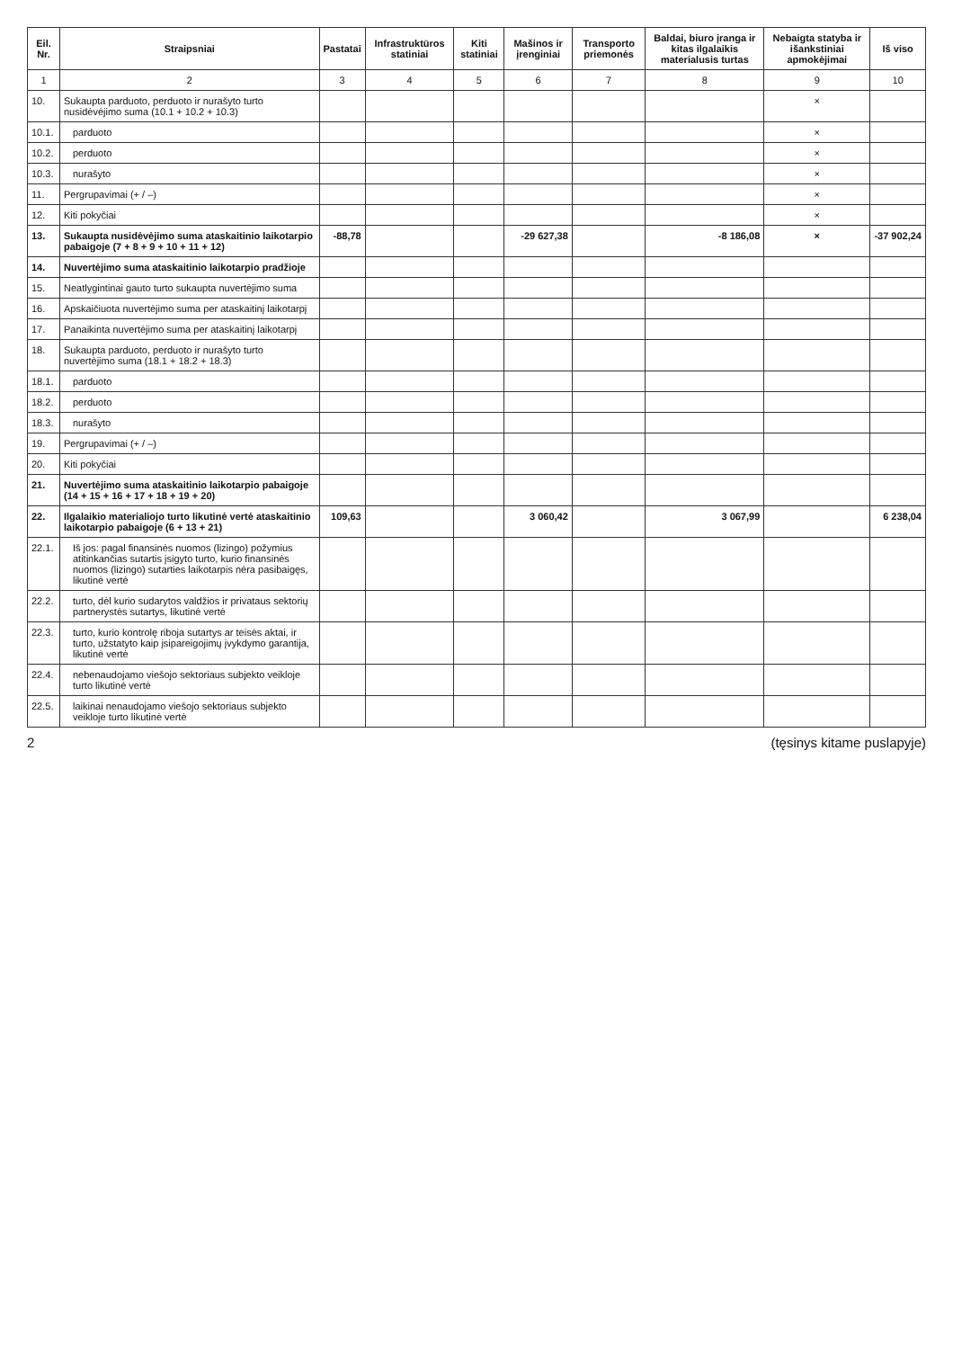| Eil. Nr. | Straipsniai | Pastatai | Infrastruktūros statiniai | Kiti statiniai | Mašinos ir įrenginiai | Transporto priemonės | Baldai, biuro įranga ir kitas ilgalaikis materialusis turtas | Nebaigta statyba ir išankstiniai apmokėjimai | Iš viso |
| --- | --- | --- | --- | --- | --- | --- | --- | --- | --- |
| 1 | 2 | 3 | 4 | 5 | 6 | 7 | 8 | 9 | 10 |
| 10. | Sukaupta parduoto, perduoto ir nurašyto turto nusidėvėjimo suma (10.1 + 10.2 + 10.3) | | | | | | | × | |
| 10.1. | parduoto | | | | | | | × | |
| 10.2. | perduoto | | | | | | | × | |
| 10.3. | nurašyto | | | | | | | × | |
| 11. | Pergrupavimai (+ / –) | | | | | | | × | |
| 12. | Kiti pokyčiai | | | | | | | × | |
| 13. | Sukaupta nusidėvėjimo suma ataskaitinio laikotarpio pabaigoje (7 + 8 + 9 + 10 + 11 + 12) | -88,78 | | | -29 627,38 | | -8 186,08 | × | -37 902,24 |
| 14. | Nuvertėjimo suma ataskaitinio laikotarpio pradžioje | | | | | | | | |
| 15. | Neatlygintinai gauto turto sukaupta nuvertėjimo suma | | | | | | | | |
| 16. | Apskaičiuota nuvertėjimo suma per ataskaitinį laikotarpį | | | | | | | | |
| 17. | Panaikinta nuvertėjimo suma per ataskaitinį laikotarpį | | | | | | | | |
| 18. | Sukaupta parduoto, perduoto ir nurašyto turto nuvertėjimo suma (18.1 + 18.2 + 18.3) | | | | | | | | |
| 18.1. | parduoto | | | | | | | | |
| 18.2. | perduoto | | | | | | | | |
| 18.3. | nurašyto | | | | | | | | |
| 19. | Pergrupavimai (+ / –) | | | | | | | | |
| 20. | Kiti pokyčiai | | | | | | | | |
| 21. | Nuvertėjimo suma ataskaitinio laikotarpio pabaigoje (14 + 15 + 16 + 17 + 18 + 19 + 20) | | | | | | | | |
| 22. | Ilgalaikio materialiojo turto likutinė vertė ataskaitinio laikotarpio pabaigoje (6 + 13 + 21) | 109,63 | | | 3 060,42 | | 3 067,99 | | 6 238,04 |
| 22.1. | Iš jos: pagal finansinės nuomos (lizingo) požymius atitinkančias sutartis įsigyto turto, kurio finansinės nuomos (lizingo) sutarties laikotarpis nėra pasibaigęs, likutinė vertė | | | | | | | | |
| 22.2. | turto, dėl kurio sudarytos valdžios ir privataus sektorių partnerystės sutartys, likutinė vertė | | | | | | | | |
| 22.3. | turto, kurio kontrolę riboja sutartys ar teisės aktai, ir turto, užstatyto kaip įsipareigojimų įvykdymo garantija, likutinė vertė | | | | | | | | |
| 22.4. | nebenaudojamo viešojo sektoriaus subjekto veikloje turto likutinė vertė | | | | | | | | |
| 22.5. | laikinai nenaudojamo viešojo sektoriaus subjekto veikloje turto likutinė vertė | | | | | | | | |
2 (tęsinys kitame puslapyje)